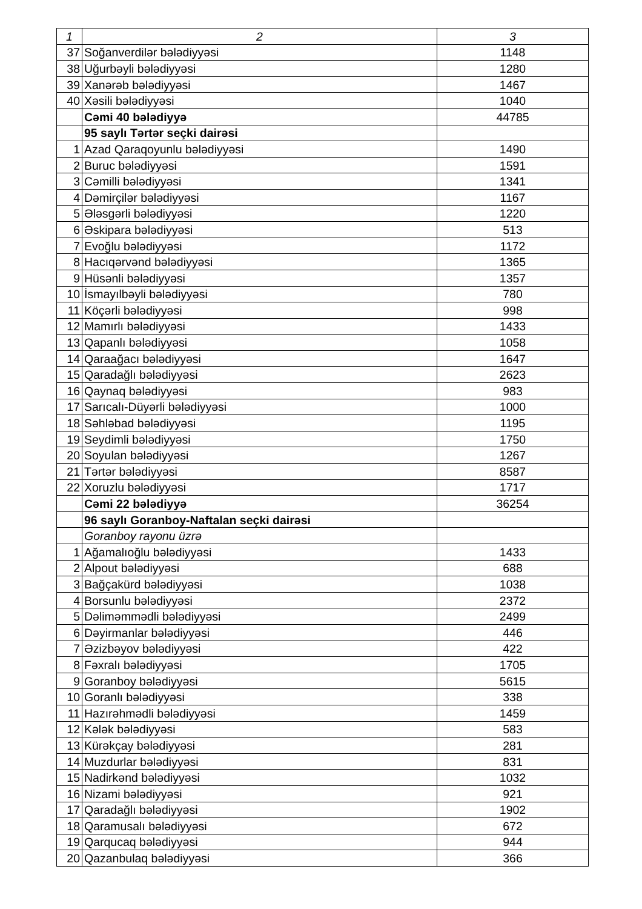| 1 | 2 | 3 |
| --- | --- | --- |
| 37 | Soğanverdilər bələdiyyəsi | 1148 |
| 38 | Uğurbəyli bələdiyyəsi | 1280 |
| 39 | Xanərəb bələdiyyəsi | 1467 |
| 40 | Xəsili bələdiyyəsi | 1040 |
| | Cəmi 40 bələdiyyə | 44785 |
| | 95 saylı Tərtər seçki dairəsi | |
| 1 | Azad Qaraqoyunlu bələdiyyəsi | 1490 |
| 2 | Buruc bələdiyyəsi | 1591 |
| 3 | Cəmilli bələdiyyəsi | 1341 |
| 4 | Dəmirçilər bələdiyyəsi | 1167 |
| 5 | Ələsgərli bələdiyyəsi | 1220 |
| 6 | Əskipara bələdiyyəsi | 513 |
| 7 | Evoğlu bələdiyyəsi | 1172 |
| 8 | Hacıqərvənd bələdiyyəsi | 1365 |
| 9 | Hüsənli bələdiyyəsi | 1357 |
| 10 | İsmayılbəyli bələdiyyəsi | 780 |
| 11 | Köçərli bələdiyyəsi | 998 |
| 12 | Mamırlı bələdiyyəsi | 1433 |
| 13 | Qapanlı bələdiyyəsi | 1058 |
| 14 | Qaraağacı bələdiyyəsi | 1647 |
| 15 | Qaradağlı bələdiyyəsi | 2623 |
| 16 | Qaynaq bələdiyyəsi | 983 |
| 17 | Sarıcalı-Düyərli bələdiyyəsi | 1000 |
| 18 | Səhləbad bələdiyyəsi | 1195 |
| 19 | Seydimli bələdiyyəsi | 1750 |
| 20 | Soyulan bələdiyyəsi | 1267 |
| 21 | Tərtər bələdiyyəsi | 8587 |
| 22 | Xoruzlu bələdiyyəsi | 1717 |
| | Cəmi 22 bələdiyyə | 36254 |
| | 96 saylı Goranboy-Naftalan seçki dairəsi | |
| | Goranboy rayonu üzrə | |
| 1 | Ağamalıoğlu bələdiyyəsi | 1433 |
| 2 | Alpout bələdiyyəsi | 688 |
| 3 | Bağçakürd bələdiyyəsi | 1038 |
| 4 | Borsunlu bələdiyyəsi | 2372 |
| 5 | Dəliməmmədli bələdiyyəsi | 2499 |
| 6 | Dəyirmanlar bələdiyyəsi | 446 |
| 7 | Əzizbəyov bələdiyyəsi | 422 |
| 8 | Fəxralı bələdiyyəsi | 1705 |
| 9 | Goranboy bələdiyyəsi | 5615 |
| 10 | Goranlı bələdiyyəsi | 338 |
| 11 | Hazırəhmədli bələdiyyəsi | 1459 |
| 12 | Kələk bələdiyyəsi | 583 |
| 13 | Kürəkçay bələdiyyəsi | 281 |
| 14 | Muzdurlar bələdiyyəsi | 831 |
| 15 | Nadirkənd bələdiyyəsi | 1032 |
| 16 | Nizami bələdiyyəsi | 921 |
| 17 | Qaradağlı bələdiyyəsi | 1902 |
| 18 | Qaramusalı bələdiyyəsi | 672 |
| 19 | Qarqucaq bələdiyyəsi | 944 |
| 20 | Qazanbulaq bələdiyyəsi | 366 |